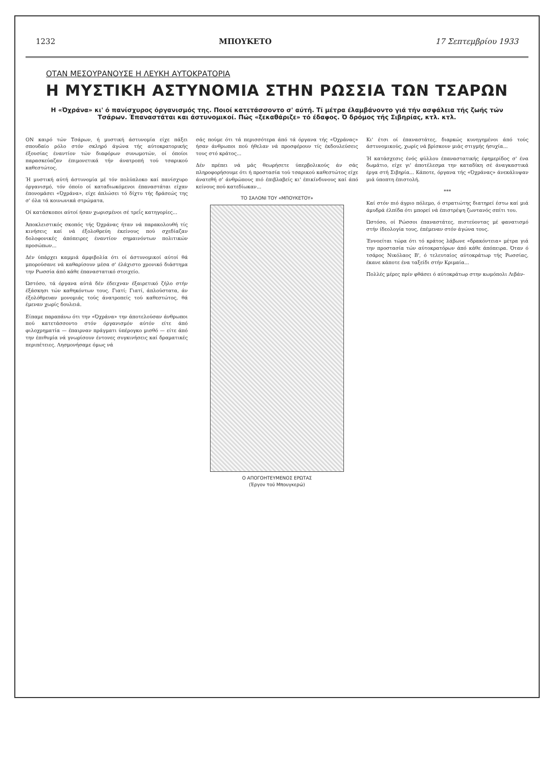1232 ΜΠΟΥΚΕΤΟ 17 Σεπτεμβρίου 1933
ΟΤΑΝ ΜΕΣΟΥΡΑΝΟΥΣΕ Η ΛΕΥΚΗ ΑΥΤΟΚΡΑΤΟΡΙΑ
Η ΜΥΣΤΙΚΗ ΑΣΤΥΝΟΜΙΑ ΣΤΗΝ ΡΩΣΣΙΑ ΤΩΝ ΤΣΑΡΩΝ
Η «Όχράνα» κι' ό πανίσχυρος όργανισμός της. Ποιοί κατετάσσοντο σ' αύτή. Τί μέτρα έλαμβάνοντο γιά τήν ασφάλεια τής ζωής τών Τσάρων. Έπαναστάται και άστυνομικοί. Πώς «ξεκαθάριζε» τό έδαφος. Ό δρόμος τής Σιβηρίας, κτλ. κτλ.
ΟΝ καιρό τών Τσάρων, ή μυστική άστυνομία είχε πάξει σπουδαίο ρόλο στόν σκληρό άγώνα τής αύτοκρατορικής έξουσίας έναντίον τών διαφόρων συνωμοτών, οί όποίοι παρασκεύαζαν έπιμονετικά τήν άνατροπή τού τσαρικού καθεστώτος.
Ή μυστική αύτή άστυνομία μέ τόν πολύπλοκο καί πανίσχυρο όργανισμό, τόν όποίο οί καταδιωκόμενοι έπαναστάται είχαν έπονομάσει «Όχράνα», είχε άπλώσει τό δίχτυ τής δράσεώς της σ' όλα τά κοινωνικά στρώματα.
Οί κατάσκοποι αύτοί ήσαν χωρισμένοι σέ τρεΐς κατηγορίες...
Άποκλειστικός σκοπός τής Όχράνας ήταν νά παρακολουθή τίς κινήσεις καί νά έξολοθρεύη έκείνους πού σχεδίαζαν δολοφονικές άπόπειρες έναντίον σημαινόντων πολιτικών προσώπων...
Δέν ύπάρχει καμμιά άμφιβολία ότι οί άστυνομικοί αύτοί θά μπορούσανε νά καθαρίσουν μέσα σ' έλάχιστο χρονικό διάστημα την Ρωσσία άπό κάθε έπαναστατικό στοιχείο.
Ώστόσο, τά όργανα αύτά δέν έδειχναν έξαιρετικό ζήλο στήν έξάσκησι τών καθηκόντων τους. Γιατί; Γιατί, άπλούστατα, άν έξολόθρευαν μονομιάς τούς άνατροπείς τού καθεστώτος, θά έμεναν χωρίς δουλειά.
Είπαμε παραπάνω ότι την «Όχράνα» την άποτελούσαν άνθρωποι πού κατετάσσοντο στόν όργανισμόν αύτόν είτε άπό φιλοχρηματία — έπαιρναν πράγματι ύπέρογκο μισθό — είτε άπό την έπιθυμία νά γνωρίσουν έντονες συγκινήσεις καί δραματικές περιπέτειες. Λησμονήσαμε όμως νά
σάς πούμε ότι τά περισσότερα άπό τά όργανα τής «Όχράνας» ήσαν άνθρωποι πού ήθελαν νά προσφέρουν τίς έκδουλεύσεις τους στό κράτος...
Δέν πρέπει νά μάς θεωρήσετε ύπερβολικούς άν σάς πληροφορήσουμε ότι ή προστασία τού τσαρικού καθεστώτος είχε άνατεθή σ' άνθρώπους πιό έπιβλαβείς κι' έπικίνδυνους καί άπό κείνους πού κατεδίωκαν...
ΤΟ ΣΑΛΟΝΙ ΤΟΥ «ΜΠΟΥΚΕΤΟΥ»
Ο ΑΠΟΓΟΗΤΕΥΜΕΝΟΣ ΕΡΩΤΑΣ
(Έργον τού Μπουγκερώ)
Κι' έτσι οί έπαναστάτες, διαρκώς κυνηγημένοι άπό τούς άστυνομικούς, χωρίς νά βρίσκουν μιάς στιγμής ήσυχία...
Ή κατάσχεσις ένός φύλλου έπαναστατικής έφημερίδος σ' ένα δωμάτιο, είχε γι' άποτέλεσμα την καταδίκη σέ άναγκαστικά έργα στή Σιβηρία... Κάποτε, όργανα τής «Όχράνας» άνεκάλυψαν μιά ύποπτη έπιστολή.
***
Καί στόν πιό άγριο πόλεμο, ό στρατιώτης διατηρεί έστω καί μιά άμυδρά έλπίδα ότι μπορεί νά έπιστρέψη ζωντανός σπίτι του.
Ώστόσο, οί Ρώσσοι έπαναστάτες, πιστεύοντας μέ φανατισμό στήν ίδεολογία τους, έπέμεναν στόν άγώνα τους.
Έννοείται τώρα ότι τό κράτος λάβωνε «δρακόντεια» μέτρα γιά την προστασία τών αύτοκρατόρων άπό κάθε άπόπειρα. Όταν ό τσάρος Νικόλαος Β', ό τελευταίος αύτοκράτωρ τής Ρωσσίας, έκανε κάποτε ένα ταξείδι στήν Κριμαία...
Πολλές μέρες πρίν φθάσει ό αύτοκράτωρ στην κωμόπολι Λιβάν-